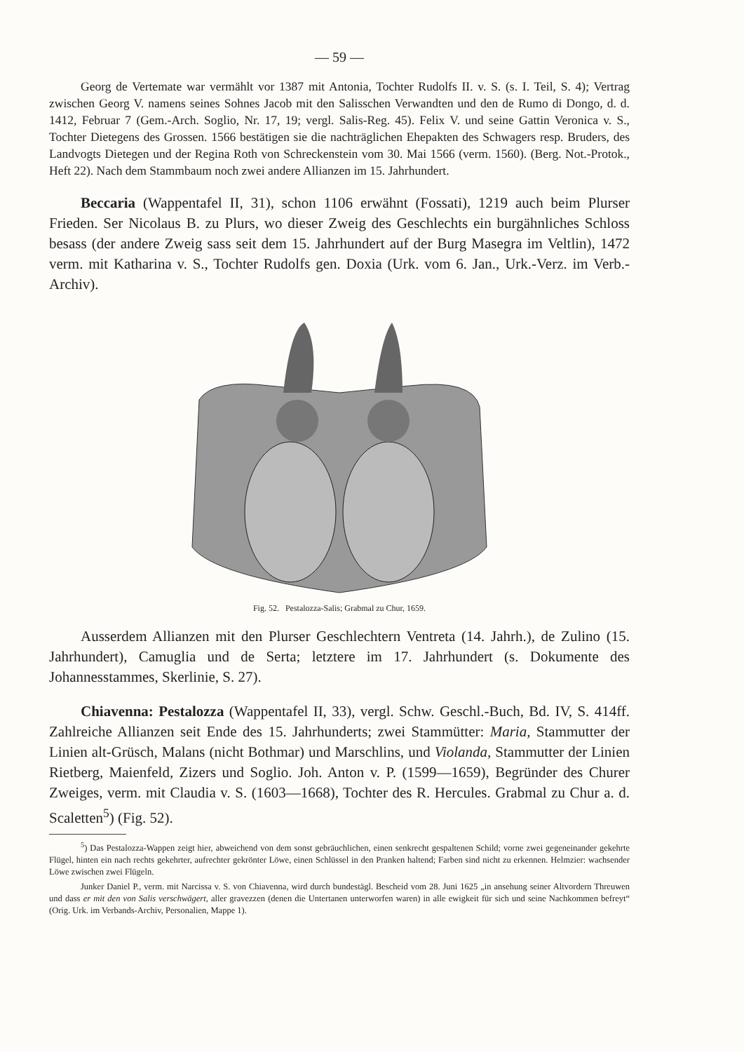— 59 —
Georg de Vertemate war vermählt vor 1387 mit Antonia, Tochter Rudolfs II. v. S. (s. I. Teil, S. 4); Vertrag zwischen Georg V. namens seines Sohnes Jacob mit den Salisschen Verwandten und den de Rumo di Dongo, d. d. 1412, Februar 7 (Gem.-Arch. Soglio, Nr. 17, 19; vergl. Salis-Reg. 45). Felix V. und seine Gattin Veronica v. S., Tochter Dietegens des Grossen. 1566 bestätigen sie die nachträglichen Ehepakten des Schwagers resp. Bruders, des Landvogts Dietegen und der Regina Roth von Schreckenstein vom 30. Mai 1566 (verm. 1560). (Berg. Not.-Protok., Heft 22). Nach dem Stammbaum noch zwei andere Allianzen im 15. Jahrhundert.
Beccaria (Wappentafel II, 31), schon 1106 erwähnt (Fossati), 1219 auch beim Plurser Frieden. Ser Nicolaus B. zu Plurs, wo dieser Zweig des Geschlechts ein burgähnliches Schloss besass (der andere Zweig sass seit dem 15. Jahrhundert auf der Burg Masegra im Veltlin), 1472 verm. mit Katharina v. S., Tochter Rudolfs gen. Doxia (Urk. vom 6. Jan., Urk.-Verz. im Verb.-Archiv).
Fig. 52. Pestalozza-Salis; Grabmal zu Chur, 1659.
Ausserdem Allianzen mit den Plurser Geschlechtern Ventreta (14. Jahrh.), de Zulino (15. Jahrhundert), Camuglia und de Serta; letztere im 17. Jahrhundert (s. Dokumente des Johannesstammes, Skerlinie, S. 27).
Chiavenna: Pestalozza (Wappentafel II, 33), vergl. Schw. Geschl.-Buch, Bd. IV, S. 414ff. Zahlreiche Allianzen seit Ende des 15. Jahrhunderts; zwei Stammütter: Maria, Stammutter der Linien alt-Grüsch, Malans (nicht Bothmar) und Marschlins, und Violanda, Stammutter der Linien Rietberg, Maienfeld, Zizers und Soglio. Joh. Anton v. P. (1599—1659), Begründer des Churer Zweiges, verm. mit Claudia v. S. (1603—1668), Tochter des R. Hercules. Grabmal zu Chur a. d. Scaletten<sup>5</sup>) (Fig. 52).
<sup>5</sup>) Das Pestalozza-Wappen zeigt hier, abweichend von dem sonst gebräuchlichen, einen senkrecht gespaltenen Schild; vorne zwei gegeneinander gekehrte Flügel, hinten ein nach rechts gekehrter, aufrechter gekrönter Löwe, einen Schlüssel in den Pranken haltend; Farben sind nicht zu erkennen. Helmzier: wachsender Löwe zwischen zwei Flügeln.
Junker Daniel P., verm. mit Narcissa v. S. von Chiavenna, wird durch bundestägl. Bescheid vom 28. Juni 1625 „in ansehung seiner Altvordern Threuwen und dass er mit den von Salis verschwägert, aller gravezzen (denen die Untertanen unterworfen waren) in alle ewigkeit für sich und seine Nachkommen befreyt“ (Orig. Urk. im Verbands-Archiv, Personalien, Mappe 1).